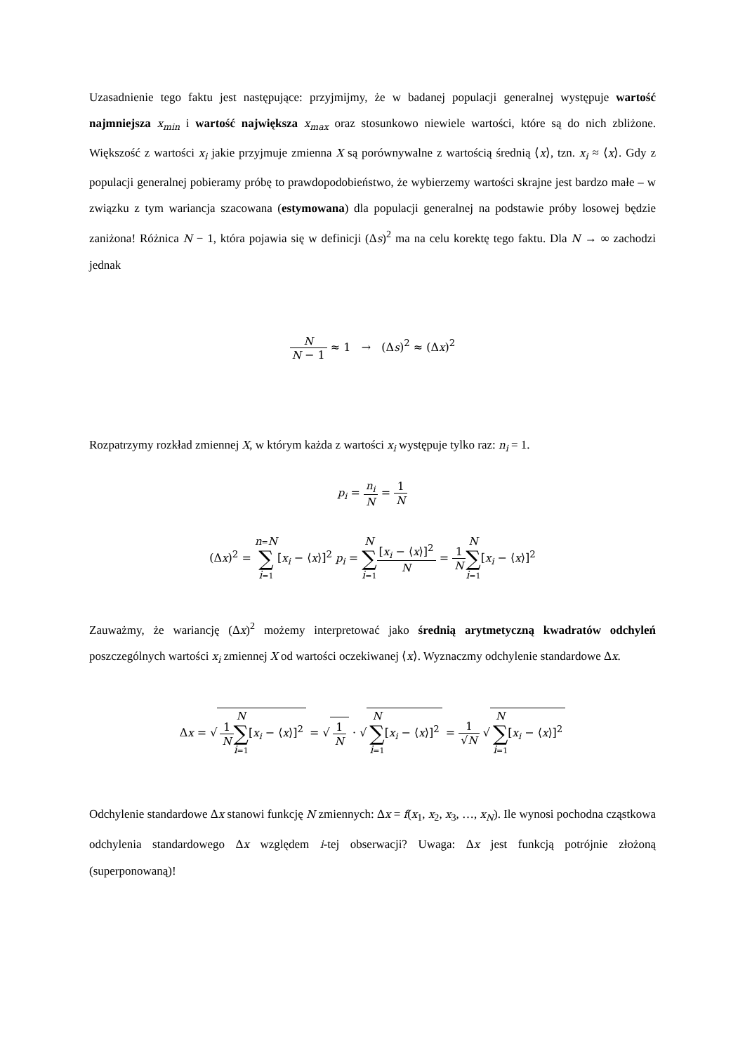Uzasadnienie tego faktu jest następujące: przyjmijmy, że w badanej populacji generalnej występuje wartość najmniejsza x<sub>min</sub> i wartość największa x<sub>max</sub> oraz stosunkowo niewiele wartości, które są do nich zbliżone. Większość z wartości x<sub>i</sub> jakie przyjmuje zmienna X są porównywalne z wartością średnią ⟨x⟩, tzn. x<sub>i</sub> ≈ ⟨x⟩. Gdy z populacji generalnej pobieramy próbę to prawdopodobieństwo, że wybierzemy wartości skrajne jest bardzo małe – w związku z tym wariancja szacowana (estymowana) dla populacji generalnej na podstawie próby losowej będzie zaniżona! Różnica N − 1, która pojawia się w definicji (Δs)<sup>2</sup> ma na celu korektę tego faktu. Dla N → ∞ zachodzi jednak
N N − 1 ≈ 1 → (Δs)<sup>2</sup> ≈ (Δx)<sup>2</sup>
Rozpatrzymy rozkład zmiennej X, w którym każda z wartości x<sub>i</sub> występuje tylko raz: n<sub>i</sub> = 1.
p<sub>i</sub> = n<sub>i</sub> N = 1 N
(Δx)<sup>2</sup> = n=N ∑ i=1[x<sub>i</sub> − ⟨x⟩]<sup>2</sup> p<sub>i</sub> = N ∑ i=1[x<sub>i</sub> − ⟨x⟩]<sup>2</sup> N = 1 N N ∑ i=1[x<sub>i</sub> − ⟨x⟩]<sup>2</sup>
Zauważmy, że wariancję (Δx)<sup>2</sup> możemy interpretować jako średnią arytmetyczną kwadratów odchyleń poszczególnych wartości x<sub>i</sub> zmiennej X od wartości oczekiwanej ⟨x⟩. Wyznaczmy odchylenie standardowe Δx.
Δx = √ 1 N N ∑ i=1[x<sub>i</sub> − ⟨x⟩]<sup>2</sup> = √ 1 N · √ N ∑ i=1[x<sub>i</sub> − ⟨x⟩]<sup>2</sup> = 1 √N √ N ∑ i=1[x<sub>i</sub> − ⟨x⟩]<sup>2</sup>
Odchylenie standardowe Δx stanowi funkcję N zmiennych: Δx = f(x<sub>1</sub>, x<sub>2</sub>, x<sub>3</sub>, …, x<sub>N</sub>). Ile wynosi pochodna cząstkowa odchylenia standardowego Δx względem i-tej obserwacji? Uwaga: Δx jest funkcją potrójnie złożoną (superponowaną)!